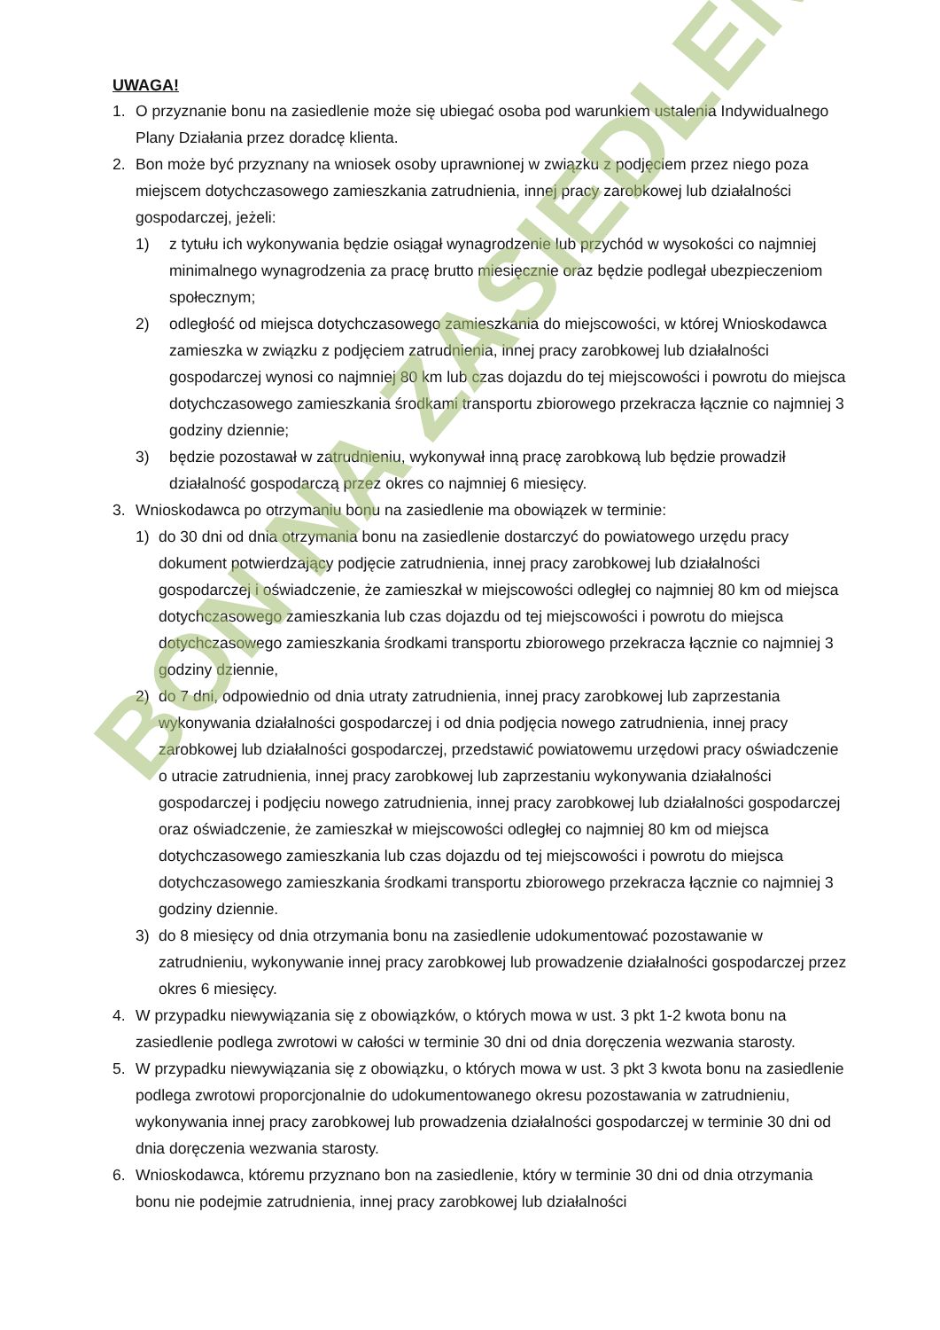UWAGA!
1. O przyznanie bonu na zasiedlenie może się ubiegać osoba pod warunkiem ustalenia Indywidualnego Plany Działania przez doradcę klienta.
2. Bon może być przyznany na wniosek osoby uprawnionej w związku z podjęciem przez niego poza miejscem dotychczasowego zamieszkania zatrudnienia, innej pracy zarobkowej lub działalności gospodarczej, jeżeli:
1) z tytułu ich wykonywania będzie osiągał wynagrodzenie lub przychód w wysokości co najmniej minimalnego wynagrodzenia za pracę brutto miesięcznie oraz będzie podlegał ubezpieczeniom społecznym;
2) odległość od miejsca dotychczasowego zamieszkania do miejscowości, w której Wnioskodawca zamieszka w związku z podjęciem zatrudnienia, innej pracy zarobkowej lub działalności gospodarczej wynosi co najmniej 80 km lub czas dojazdu do tej miejscowości i powrotu do miejsca dotychczasowego zamieszkania środkami transportu zbiorowego przekracza łącznie co najmniej 3 godziny dziennie;
3) będzie pozostawał w zatrudnieniu, wykonywał inną pracę zarobkową lub będzie prowadził działalność gospodarczą przez okres co najmniej 6 miesięcy.
3. Wnioskodawca po otrzymaniu bonu na zasiedlenie ma obowiązek w terminie:
1) do 30 dni od dnia otrzymania bonu na zasiedlenie dostarczyć do powiatowego urzędu pracy dokument potwierdzający podjęcie zatrudnienia, innej pracy zarobkowej lub działalności gospodarczej i oświadczenie, że zamieszkał w miejscowości odległej co najmniej 80 km od miejsca dotychczasowego zamieszkania lub czas dojazdu od tej miejscowości i powrotu do miejsca dotychczasowego zamieszkania środkami transportu zbiorowego przekracza łącznie co najmniej 3 godziny dziennie,
2) do 7 dni, odpowiednio od dnia utraty zatrudnienia, innej pracy zarobkowej lub zaprzestania wykonywania działalności gospodarczej i od dnia podjęcia nowego zatrudnienia, innej pracy zarobkowej lub działalności gospodarczej, przedstawić powiatowemu urzędowi pracy oświadczenie o utracie zatrudnienia, innej pracy zarobkowej lub zaprzestaniu wykonywania działalności gospodarczej i podjęciu nowego zatrudnienia, innej pracy zarobkowej lub działalności gospodarczej oraz oświadczenie, że zamieszkał w miejscowości odległej co najmniej 80 km od miejsca dotychczasowego zamieszkania lub czas dojazdu od tej miejscowości i powrotu do miejsca dotychczasowego zamieszkania środkami transportu zbiorowego przekracza łącznie co najmniej 3 godziny dziennie.
3) do 8 miesięcy od dnia otrzymania bonu na zasiedlenie udokumentować pozostawanie w zatrudnieniu, wykonywanie innej pracy zarobkowej lub prowadzenie działalności gospodarczej przez okres 6 miesięcy.
4. W przypadku niewywiązania się z obowiązków, o których mowa w ust. 3 pkt 1-2 kwota bonu na zasiedlenie podlega zwrotowi w całości w terminie 30 dni od dnia doręczenia wezwania starosty.
5. W przypadku niewywiązania się z obowiązku, o których mowa w ust. 3 pkt 3 kwota bonu na zasiedlenie podlega zwrotowi proporcjonalnie do udokumentowanego okresu pozostawania w zatrudnieniu, wykonywania innej pracy zarobkowej lub prowadzenia działalności gospodarczej w terminie 30 dni od dnia doręczenia wezwania starosty.
6. Wnioskodawca, któremu przyznano bon na zasiedlenie, który w terminie 30 dni od dnia otrzymania bonu nie podejmie zatrudnienia, innej pracy zarobkowej lub działalności
BON NA ZASIEDLENIE